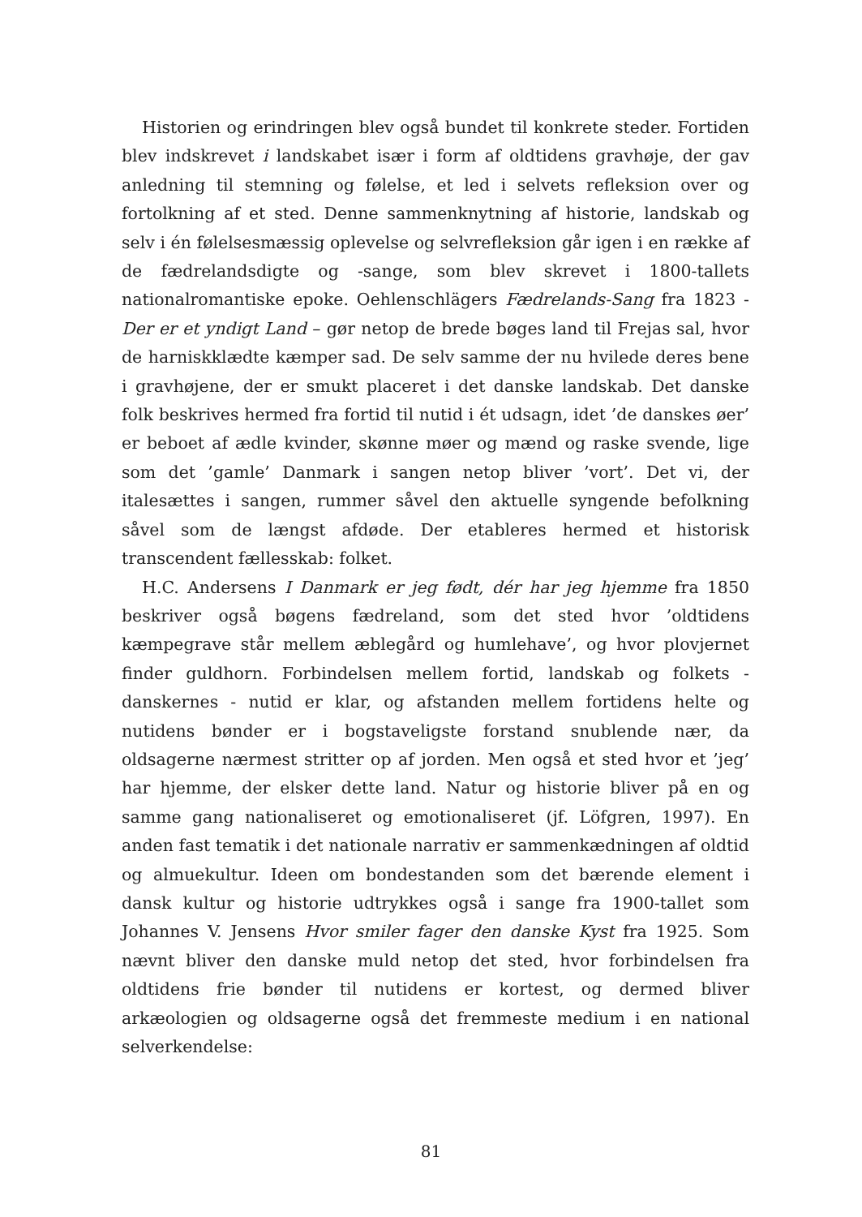Historien og erindringen blev også bundet til konkrete steder. Fortiden blev indskrevet i landskabet især i form af oldtidens gravhøje, der gav anledning til stemning og følelse, et led i selvets refleksion over og fortolkning af et sted. Denne sammenknytning af historie, landskab og selv i én følelsesmæssig oplevelse og selvrefleksion går igen i en række af de fædrelandsdigte og -sange, som blev skrevet i 1800-tallets nationalromantiske epoke. Oehlenschlägers Fædrelands-Sang fra 1823 - Der er et yndigt Land – gør netop de brede bøges land til Frejas sal, hvor de harniskklædte kæmper sad. De selv samme der nu hvilede deres bene i gravhøjene, der er smukt placeret i det danske landskab. Det danske folk beskrives hermed fra fortid til nutid i ét udsagn, idet ’de danskes øer’ er beboet af ædle kvinder, skønne møer og mænd og raske svende, lige som det ’gamle’ Danmark i sangen netop bliver ’vort’. Det vi, der italesættes i sangen, rummer såvel den aktuelle syngende befolkning såvel som de længst afdøde. Der etableres hermed et historisk transcendent fællesskab: folket.
H.C. Andersens I Danmark er jeg født, dér har jeg hjemme fra 1850 beskriver også bøgens fædreland, som det sted hvor ’oldtidens kæmpegrave står mellem æblegård og humlehave’, og hvor plovjernet finder guldhorn. Forbindelsen mellem fortid, landskab og folkets - danskernes - nutid er klar, og afstanden mellem fortidens helte og nutidens bønder er i bogstaveligste forstand snublende nær, da oldsagerne nærmest stritter op af jorden. Men også et sted hvor et ’jeg’ har hjemme, der elsker dette land. Natur og historie bliver på en og samme gang nationaliseret og emotionaliseret (jf. Löfgren, 1997). En anden fast tematik i det nationale narrativ er sammenkædningen af oldtid og almuekultur. Ideen om bondestanden som det bærende element i dansk kultur og historie udtrykkes også i sange fra 1900-tallet som Johannes V. Jensens Hvor smiler fager den danske Kyst fra 1925. Som nævnt bliver den danske muld netop det sted, hvor forbindelsen fra oldtidens frie bønder til nutidens er kortest, og dermed bliver arkæologien og oldsagerne også det fremmeste medium i en national selverkendelse:
81